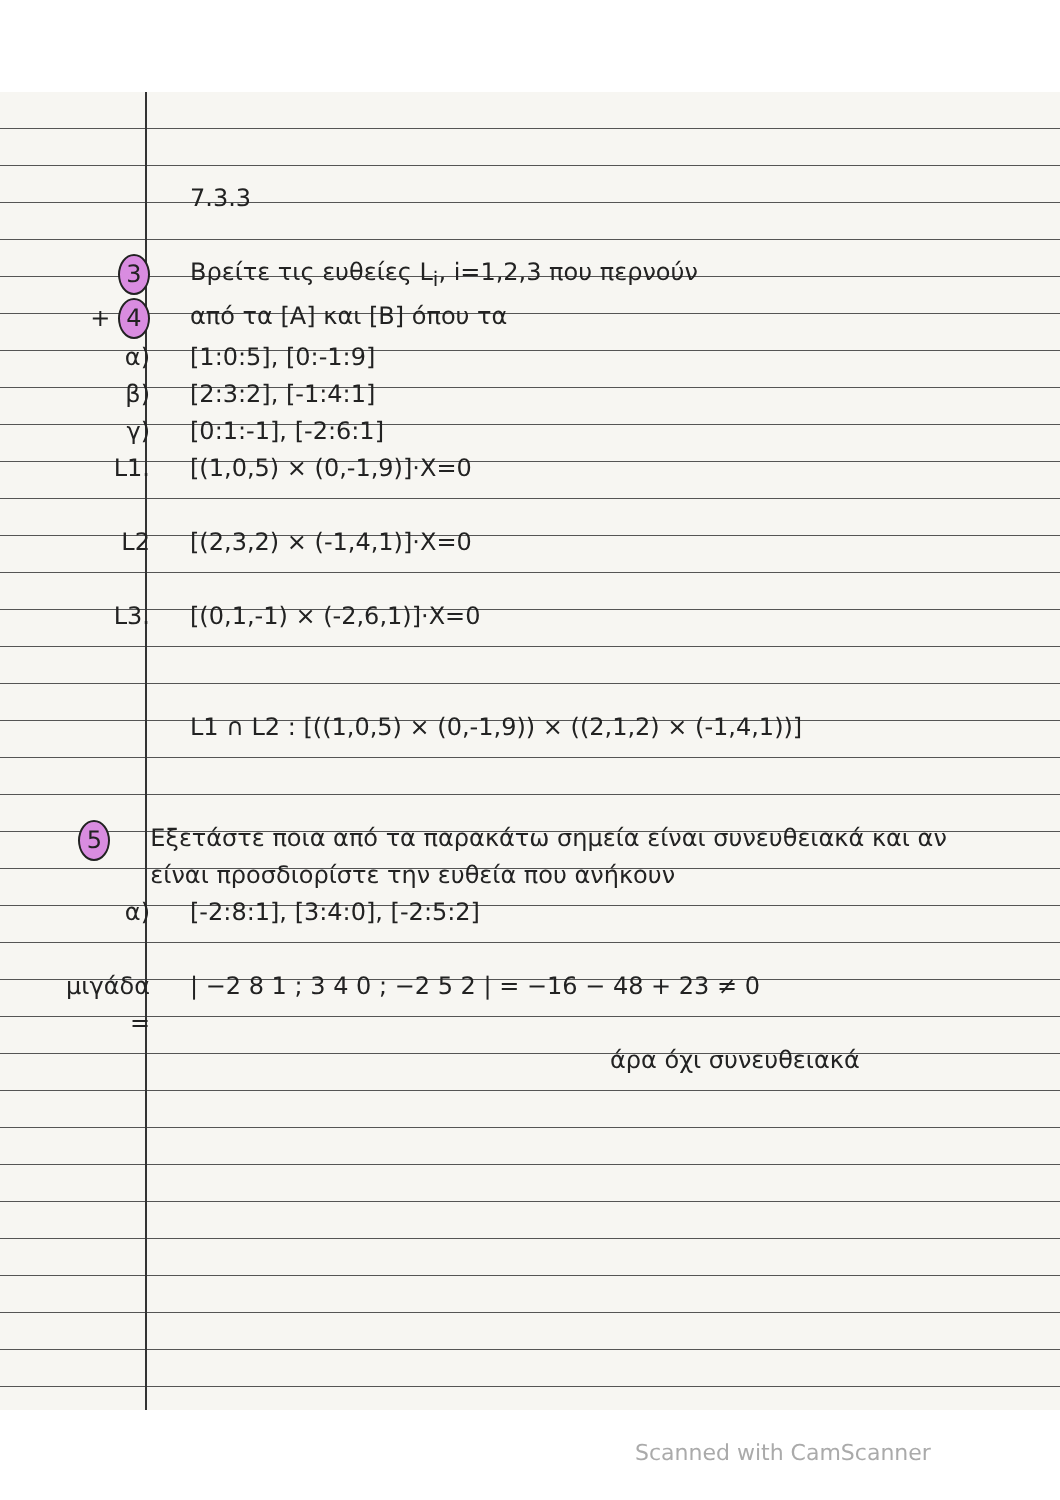7.3.3
3 Βρείτε τις ευθείες L<sub>i</sub>, i=1,2,3 που περνούν
+ 4 από τα [A] και [B] όπου τα
α) [1:0:5], [0:-1:9]
β) [2:3:2], [-1:4:1]
γ) [0:1:-1], [-2:6:1]
L1. [(1,0,5) × (0,-1,9)]·X=0
L2 [(2,3,2) × (-1,4,1)]·X=0
L3. [(0,1,-1) × (-2,6,1)]·X=0
L1 ∩ L2 : [((1,0,5) × (0,-1,9)) × ((2,1,2) × (-1,4,1))]
5 Εξετάστε ποια από τα παρακάτω σημεία είναι συνευθειακά και αν είναι προσδιορίστε την ευθεία που ανήκουν
α) [-2:8:1], [3:4:0], [-2:5:2]
μιγάδα =
| −2 8 1 ; 3 4 0 ; −2 5 2 | = −16 − 48 + 23 ≠ 0
άρα όχι συνευθειακά
Scanned with CamScanner